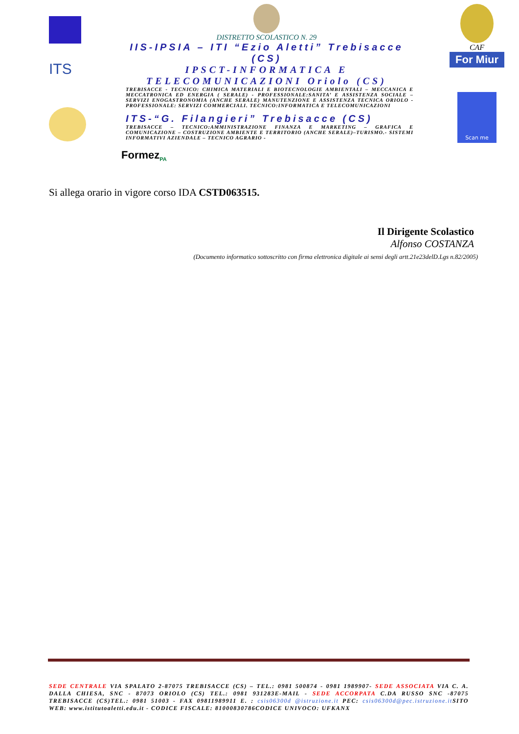ITS
DISTRETTO SCOLASTICO N. 29
IIS-IPSIA – ITI “Ezio Aletti” Trebisacce (CS)
IPSCT-INFORMATICA E TELECOMUNICAZIONI Oriolo (CS)
TREBISACCE - TECNICO: CHIMICA MATERIALI E BIOTECNOLOGIE AMBIENTALI – MECCANICA E MECCATRONICA ED ENERGIA ( SERALE) - PROFESSIONALE:SANITA’ E ASSISTENZA SOCIALE – SERVIZI ENOGASTRONOMIA (ANCHE SERALE) MANUTENZIONE E ASSISTENZA TECNICA ORIOLO - PROFESSIONALE: SERVIZI COMMERCIALI. TECNICO:INFORMATICA E TELECOMUNICAZIONI
ITS-“G. Filangieri” Trebisacce (CS)
TREBISACCE – TECNICO:AMMINISTRAZIONE FINANZA E MARKETING – GRAFICA E COMUNICAZIONE – COSTRUZIONE AMBIENTE E TERRITORIO (ANCHE SERALE)–TURISMO.- SISTEMI INFORMATIVI AZIENDALE – TECNICO AGRARIO -
CAF
For Miur
Scan me
Formez<sub>PA</sub>
Si allega orario in vigore corso IDA CSTD063515.
Il Dirigente Scolastico
Alfonso COSTANZA
(Documento informatico sottoscritto con firma elettronica digitale ai sensi degli artt.21e23delD.Lgs n.82/2005)
SEDE CENTRALE VIA SPALATO 2-87075 TREBISACCE (CS) – TEL.: 0981 500874 - 0981 1989907- SEDE ASSOCIATA VIA C. A. DALLA CHIESA, SNC - 87073 ORIOLO (CS) TEL.: 0981 931283E-MAIL - SEDE ACCORPATA C.DA RUSSO SNC -87075 TREBISACCE (CS)TEL.: 0981 51003 - FAX 09811989911 E. : csis06300d @istruzione.it PEC: csis06300d@pec.istruzione.it SITO WEB: www.istitutoaletti.edu.it - CODICE FISCALE: 81000830786CODICE UNIVOCO: UFKANX